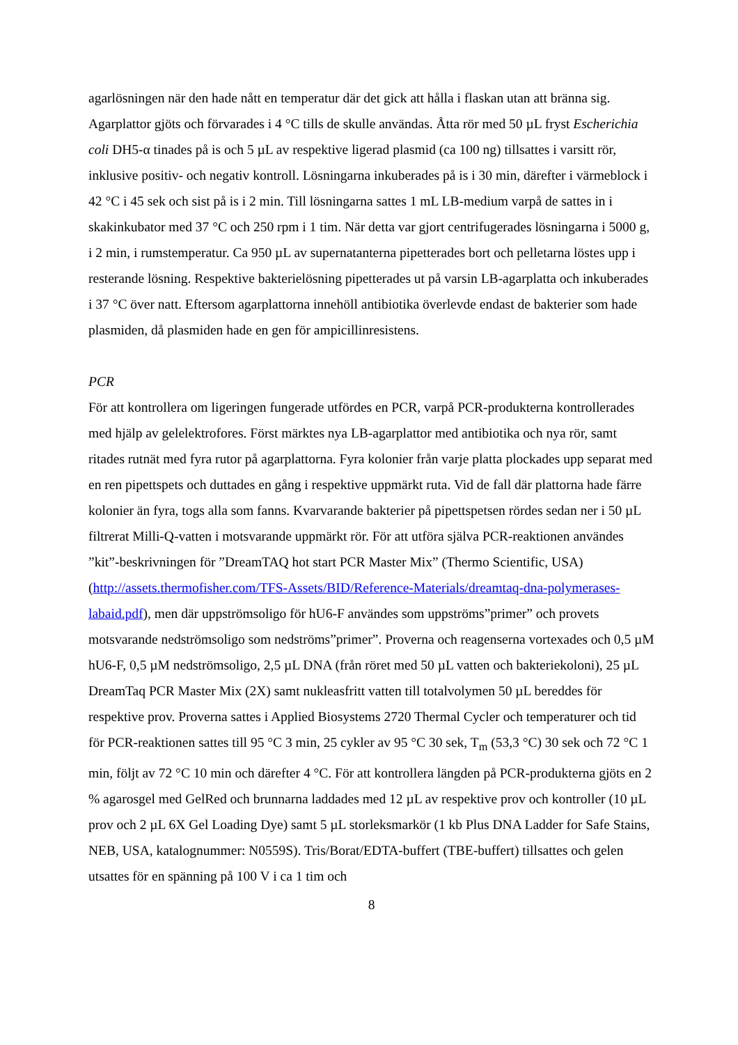agarlösningen när den hade nått en temperatur där det gick att hålla i flaskan utan att bränna sig. Agarplattor gjöts och förvarades i 4 °C tills de skulle användas. Åtta rör med 50 µL fryst Escherichia coli DH5-α tinades på is och 5 µL av respektive ligerad plasmid (ca 100 ng) tillsattes i varsitt rör, inklusive positiv- och negativ kontroll. Lösningarna inkuberades på is i 30 min, därefter i värmeblock i 42 °C i 45 sek och sist på is i 2 min. Till lösningarna sattes 1 mL LB-medium varpå de sattes in i skakinkubator med 37 °C och 250 rpm i 1 tim. När detta var gjort centrifugerades lösningarna i 5000 g, i 2 min, i rumstemperatur. Ca 950 µL av supernatanterna pipetterades bort och pelletarna löstes upp i resterande lösning. Respektive bakterielösning pipetterades ut på varsin LB-agarplatta och inkuberades i 37 °C över natt. Eftersom agarplattorna innehöll antibiotika överlevde endast de bakterier som hade plasmiden, då plasmiden hade en gen för ampicillinresistens.
PCR
För att kontrollera om ligeringen fungerade utfördes en PCR, varpå PCR-produkterna kontrollerades med hjälp av gelelektrofores. Först märktes nya LB-agarplattor med antibiotika och nya rör, samt ritades rutnät med fyra rutor på agarplattorna. Fyra kolonier från varje platta plockades upp separat med en ren pipettspets och duttades en gång i respektive uppmärkt ruta. Vid de fall där plattorna hade färre kolonier än fyra, togs alla som fanns. Kvarvarande bakterier på pipettspetsen rördes sedan ner i 50 µL filtrerat Milli-Q-vatten i motsvarande uppmärkt rör. För att utföra själva PCR-reaktionen användes ”kit”-beskrivningen för ”DreamTAQ hot start PCR Master Mix” (Thermo Scientific, USA) (http://assets.thermofisher.com/TFS-Assets/BID/Reference-Materials/dreamtaq-dna-polymerases-labaid.pdf), men där uppströmsoligo för hU6-F användes som uppströms”primer” och provets motsvarande nedströmsoligo som nedströms”primer”. Proverna och reagenserna vortexades och 0,5 µM hU6-F, 0,5 µM nedströmsoligo, 2,5 µL DNA (från röret med 50 µL vatten och bakteriekoloni), 25 µL DreamTaq PCR Master Mix (2X) samt nukleasfritt vatten till totalvolymen 50 µL bereddes för respektive prov. Proverna sattes i Applied Biosystems 2720 Thermal Cycler och temperaturer och tid för PCR-reaktionen sattes till 95 °C 3 min, 25 cykler av 95 °C 30 sek, T<sub>m</sub> (53,3 °C) 30 sek och 72 °C 1 min, följt av 72 °C 10 min och därefter 4 °C. För att kontrollera längden på PCR-produkterna gjöts en 2 % agarosgel med GelRed och brunnarna laddades med 12 µL av respektive prov och kontroller (10 µL prov och 2 µL 6X Gel Loading Dye) samt 5 µL storleksmarkör (1 kb Plus DNA Ladder for Safe Stains, NEB, USA, katalognummer: N0559S). Tris/Borat/EDTA-buffert (TBE-buffert) tillsattes och gelen utsattes för en spänning på 100 V i ca 1 tim och
8